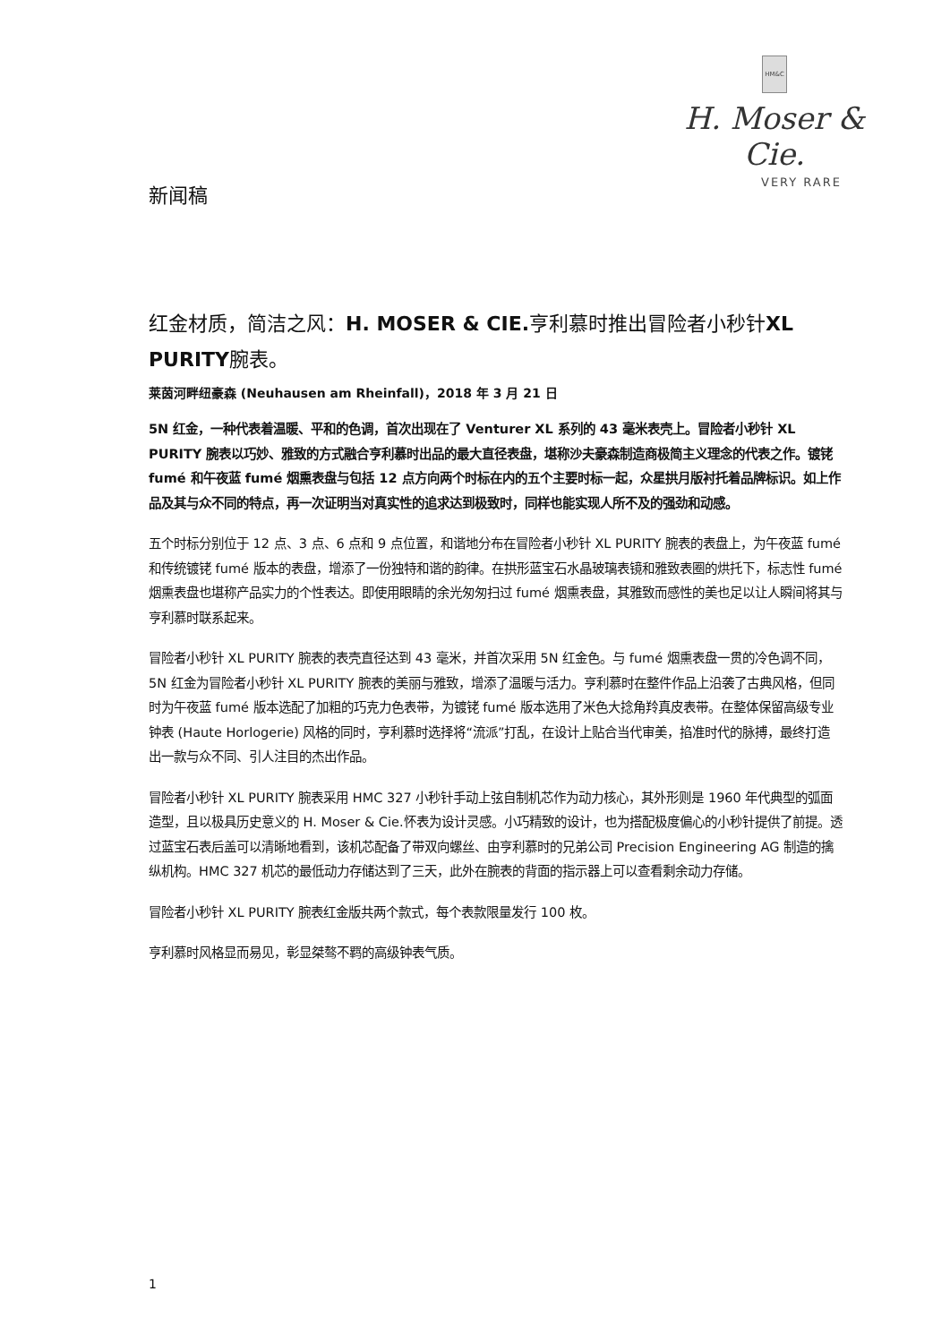HM&C
H. Moser & Cie.
VERY RARE
新闻稿
红金材质，简洁之风：H. MOSER & CIE. 亨利慕时推出冒险者小秒针XL PURITY腕表。
莱茵河畔纽豪森 (Neuhausen am Rheinfall)，2018 年 3 月 21 日
5N 红金，一种代表着温暖、平和的色调，首次出现在了 Venturer XL 系列的 43 毫米表壳上。冒险者小秒针 XL PURITY 腕表以巧妙、雅致的方式融合亨利慕时出品的最大直径表盘，堪称沙夫豪森制造商极简主义理念的代表之作。镀铑 fumé 和午夜蓝 fumé 烟熏表盘与包括 12 点方向两个时标在内的五个主要时标一起，众星拱月版衬托着品牌标识。如上作品及其与众不同的特点，再一次证明当对真实性的追求达到极致时，同样也能实现人所不及的强劲和动感。
五个时标分别位于 12 点、3 点、6 点和 9 点位置，和谐地分布在冒险者小秒针 XL PURITY 腕表的表盘上，为午夜蓝 fumé 和传统镀铑 fumé 版本的表盘，增添了一份独特和谐的韵律。在拱形蓝宝石水晶玻璃表镜和雅致表圈的烘托下，标志性 fumé 烟熏表盘也堪称产品实力的个性表达。即使用眼睛的余光匆匆扫过 fumé 烟熏表盘，其雅致而感性的美也足以让人瞬间将其与亨利慕时联系起来。
冒险者小秒针 XL PURITY 腕表的表壳直径达到 43 毫米，并首次采用 5N 红金色。与 fumé 烟熏表盘一贯的冷色调不同，5N 红金为冒险者小秒针 XL PURITY 腕表的美丽与雅致，增添了温暖与活力。亨利慕时在整件作品上沿袭了古典风格，但同时为午夜蓝 fumé 版本选配了加粗的巧克力色表带，为镀铑 fumé 版本选用了米色大捻角羚真皮表带。在整体保留高级专业钟表 (Haute Horlogerie) 风格的同时，亨利慕时选择将“流派”打乱，在设计上贴合当代审美，掐准时代的脉搏，最终打造出一款与众不同、引人注目的杰出作品。
冒险者小秒针 XL PURITY 腕表采用 HMC 327 小秒针手动上弦自制机芯作为动力核心，其外形则是 1960 年代典型的弧面造型，且以极具历史意义的 H. Moser & Cie.怀表为设计灵感。小巧精致的设计，也为搭配极度偏心的小秒针提供了前提。透过蓝宝石表后盖可以清晰地看到，该机芯配备了带双向螺丝、由亨利慕时的兄弟公司 Precision Engineering AG 制造的擒纵机构。HMC 327 机芯的最低动力存储达到了三天，此外在腕表的背面的指示器上可以查看剩余动力存储。
冒险者小秒针 XL PURITY 腕表红金版共两个款式，每个表款限量发行 100 枚。
亨利慕时风格显而易见，彰显桀骜不羁的高级钟表气质。
1